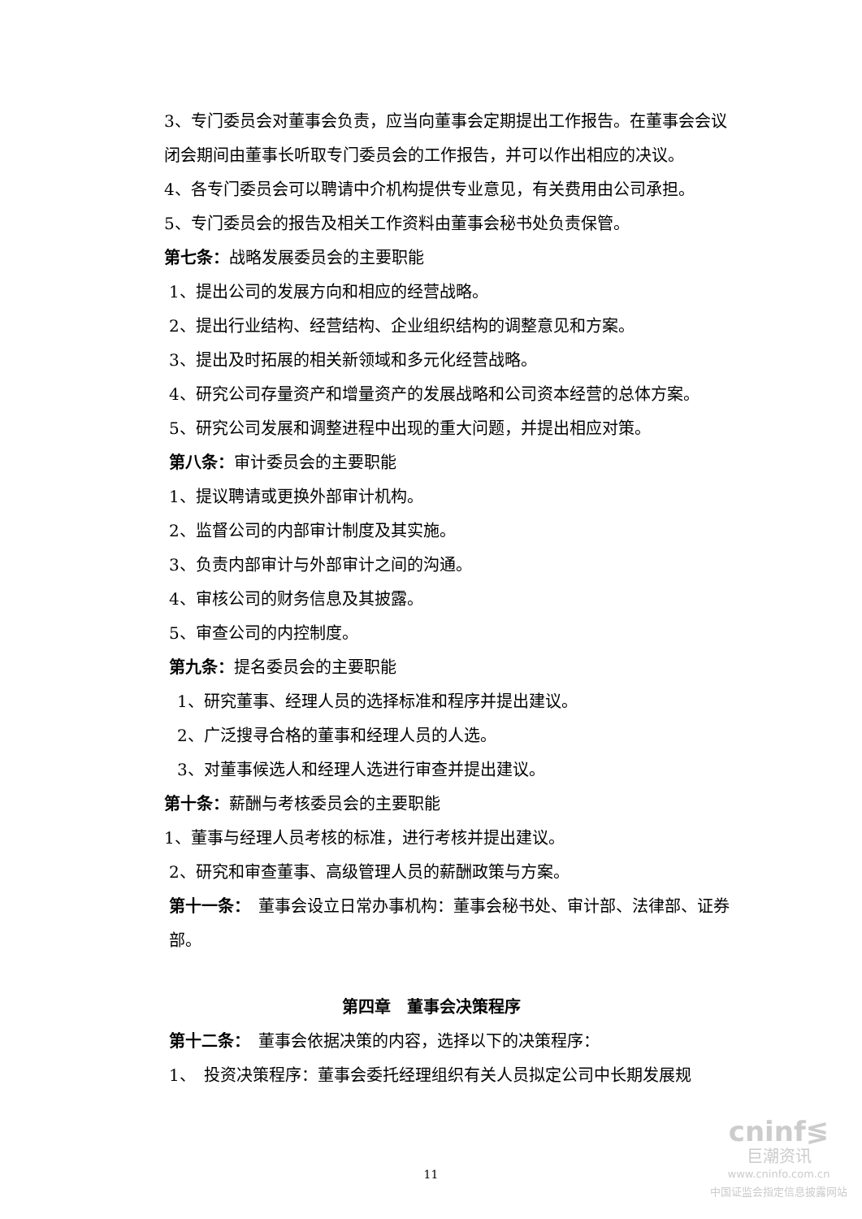3、专门委员会对董事会负责，应当向董事会定期提出工作报告。在董事会会议闭会期间由董事长听取专门委员会的工作报告，并可以作出相应的决议。
4、各专门委员会可以聘请中介机构提供专业意见，有关费用由公司承担。
5、专门委员会的报告及相关工作资料由董事会秘书处负责保管。
第七条：战略发展委员会的主要职能
1、提出公司的发展方向和相应的经营战略。
2、提出行业结构、经营结构、企业组织结构的调整意见和方案。
3、提出及时拓展的相关新领域和多元化经营战略。
4、研究公司存量资产和增量资产的发展战略和公司资本经营的总体方案。
5、研究公司发展和调整进程中出现的重大问题，并提出相应对策。
第八条：审计委员会的主要职能
1、提议聘请或更换外部审计机构。
2、监督公司的内部审计制度及其实施。
3、负责内部审计与外部审计之间的沟通。
4、审核公司的财务信息及其披露。
5、审查公司的内控制度。
第九条：提名委员会的主要职能
1、研究董事、经理人员的选择标准和程序并提出建议。
2、广泛搜寻合格的董事和经理人员的人选。
3、对董事候选人和经理人选进行审查并提出建议。
第十条：薪酬与考核委员会的主要职能
1、董事与经理人员考核的标准，进行考核并提出建议。
2、研究和审查董事、高级管理人员的薪酬政策与方案。
第十一条：　董事会设立日常办事机构：董事会秘书处、审计部、法律部、证券部。
第四章　董事会决策程序
第十二条：　董事会依据决策的内容，选择以下的决策程序：
1、　投资决策程序：董事会委托经理组织有关人员拟定公司中长期发展规
11
cninf≶
巨潮资讯
www.cninfo.com.cn
中国证监会指定信息披露网站